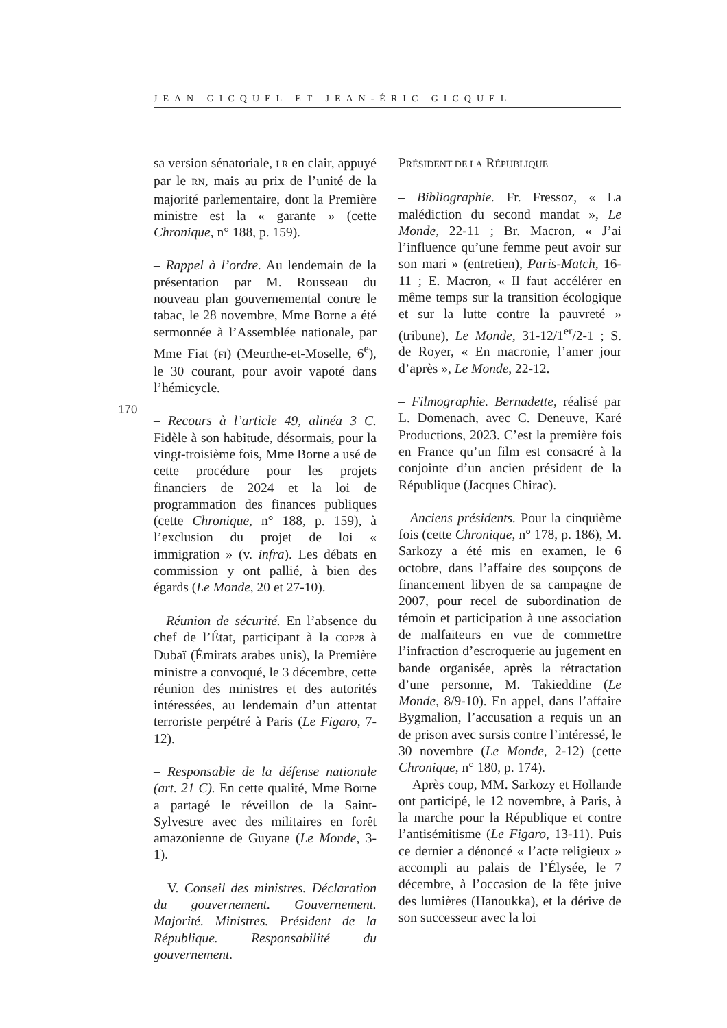JEAN GICQUEL ET JEAN-ÉRIC GICQUEL
170
sa version sénatoriale, LR en clair, appuyé par le RN, mais au prix de l’unité de la majorité parlementaire, dont la Première ministre est la « garante » (cette Chronique, n° 188, p. 159).
– Rappel à l’ordre. Au lendemain de la présentation par M. Rousseau du nouveau plan gouvernemental contre le tabac, le 28 novembre, Mme Borne a été sermonnée à l’Assemblée nationale, par Mme Fiat (FI) (Meurthe-et-Moselle, 6<sup>e</sup>), le 30 courant, pour avoir vapoté dans l’hémicycle.
– Recours à l’article 49, alinéa 3 C. Fidèle à son habitude, désormais, pour la vingt-troisième fois, Mme Borne a usé de cette procédure pour les projets financiers de 2024 et la loi de programmation des finances publiques (cette Chronique, n° 188, p. 159), à l’exclusion du projet de loi « immigration » (v. infra). Les débats en commission y ont pallié, à bien des égards (Le Monde, 20 et 27-10).
– Réunion de sécurité. En l’absence du chef de l’État, participant à la COP28 à Dubaï (Émirats arabes unis), la Première ministre a convoqué, le 3 décembre, cette réunion des ministres et des autorités intéressées, au lendemain d’un attentat terroriste perpétré à Paris (Le Figaro, 7-12).
– Responsable de la défense nationale (art. 21 C). En cette qualité, Mme Borne a partagé le réveillon de la Saint-Sylvestre avec des militaires en forêt amazonienne de Guyane (Le Monde, 3-1).
V. Conseil des ministres. Déclaration du gouvernement. Gouvernement. Majorité. Ministres. Président de la République. Responsabilité du gouvernement.
PRÉSIDENT DE LA RÉPUBLIQUE
– Bibliographie. Fr. Fressoz, « La malédiction du second mandat », Le Monde, 22-11 ; Br. Macron, « J’ai l’influence qu’une femme peut avoir sur son mari » (entretien), Paris-Match, 16-11 ; E. Macron, « Il faut accélérer en même temps sur la transition écologique et sur la lutte contre la pauvreté » (tribune), Le Monde, 31-12/1<sup>er</sup>/2-1 ; S. de Royer, « En macronie, l’amer jour d’après », Le Monde, 22-12.
– Filmographie. Bernadette, réalisé par L. Domenach, avec C. Deneuve, Karé Productions, 2023. C’est la première fois en France qu’un film est consacré à la conjointe d’un ancien président de la République (Jacques Chirac).
– Anciens présidents. Pour la cinquième fois (cette Chronique, n° 178, p. 186), M. Sarkozy a été mis en examen, le 6 octobre, dans l’affaire des soupçons de financement libyen de sa campagne de 2007, pour recel de subordination de témoin et participation à une association de malfaiteurs en vue de commettre l’infraction d’escroquerie au jugement en bande organisée, après la rétractation d’une personne, M. Takieddine (Le Monde, 8/9-10). En appel, dans l’affaire Bygmalion, l’accusation a requis un an de prison avec sursis contre l’intéressé, le 30 novembre (Le Monde, 2-12) (cette Chronique, n° 180, p. 174).
Après coup, MM. Sarkozy et Hollande ont participé, le 12 novembre, à Paris, à la marche pour la République et contre l’antisémitisme (Le Figaro, 13-11). Puis ce dernier a dénoncé « l’acte religieux » accompli au palais de l’Élysée, le 7 décembre, à l’occasion de la fête juive des lumières (Hanoukka), et la dérive de son successeur avec la loi